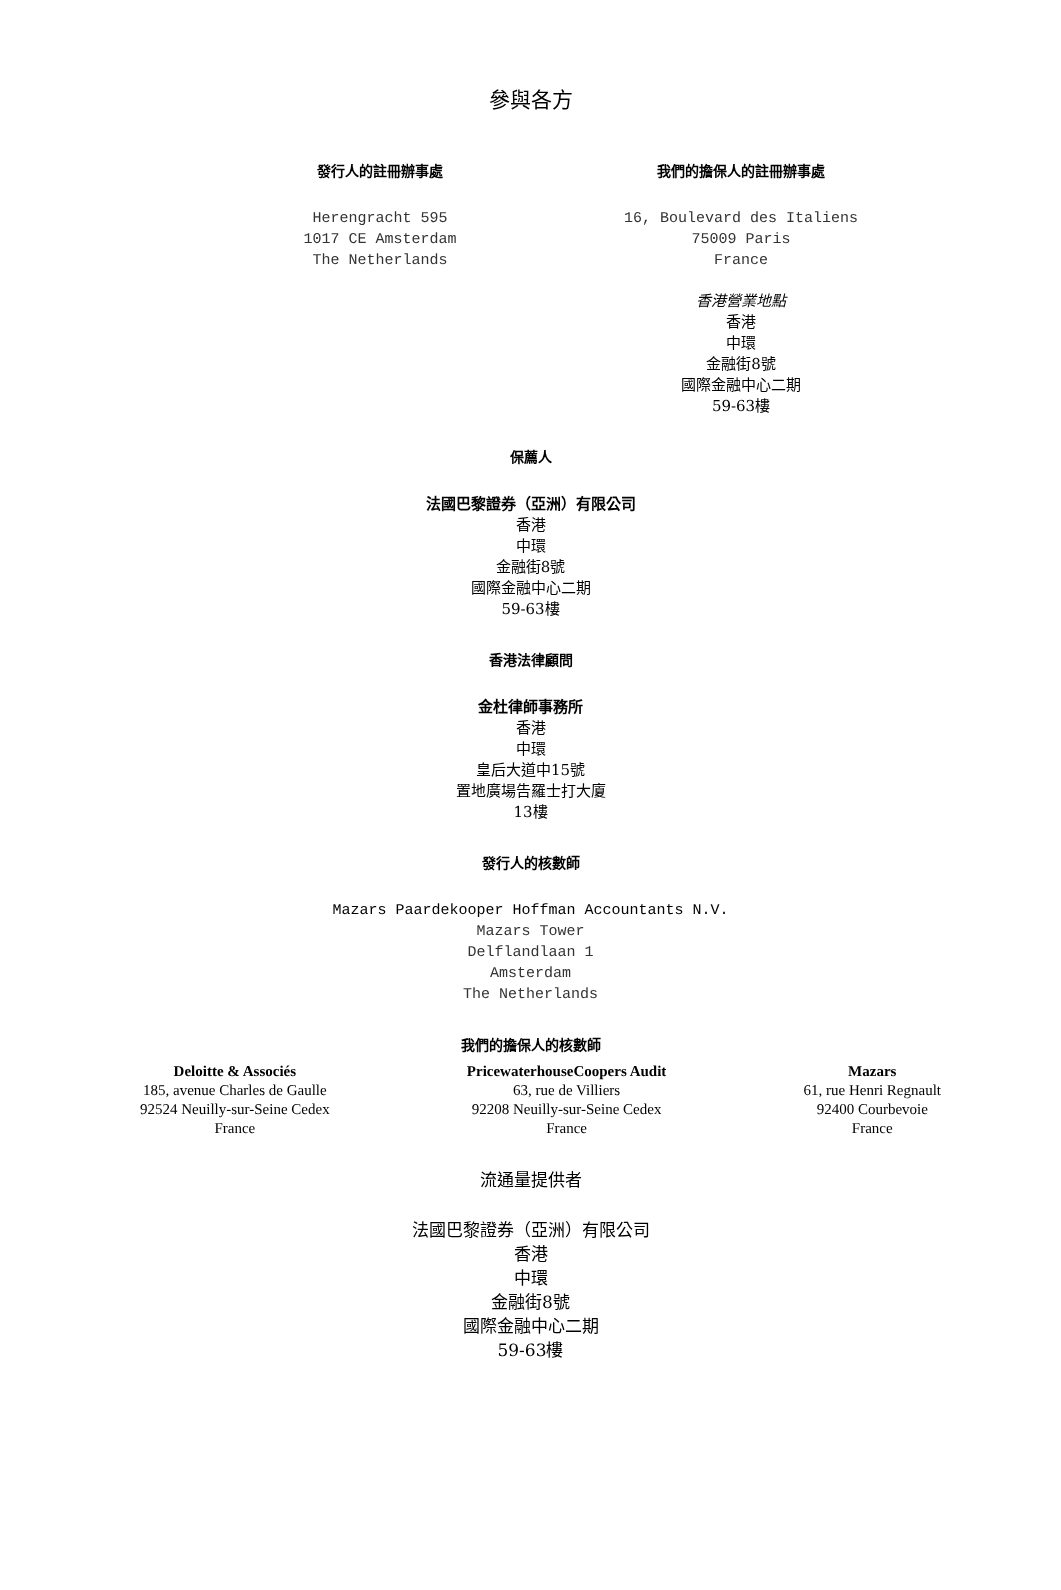參與各方
發行人的註冊辦事處
Herengracht 595
1017 CE Amsterdam
The Netherlands
我們的擔保人的註冊辦事處
16, Boulevard des Italiens
75009 Paris
France
香港營業地點
香港
中環
金融街8號
國際金融中心二期
59-63樓
保薦人
法國巴黎證券（亞洲）有限公司
香港
中環
金融街8號
國際金融中心二期
59-63樓
香港法律顧問
金杜律師事務所
香港
中環
皇后大道中15號
置地廣場告羅士打大廈
13樓
發行人的核數師
Mazars Paardekooper Hoffman Accountants N.V.
Mazars Tower
Delflandlaan 1
Amsterdam
The Netherlands
我們的擔保人的核數師
Deloitte & Associés
185, avenue Charles de Gaulle
92524 Neuilly-sur-Seine Cedex
France
PricewaterhouseCoopers Audit
63, rue de Villiers
92208 Neuilly-sur-Seine Cedex
France
Mazars
61, rue Henri Regnault
92400 Courbevoie
France
流通量提供者
法國巴黎證券（亞洲）有限公司
香港
中環
金融街8號
國際金融中心二期
59-63樓